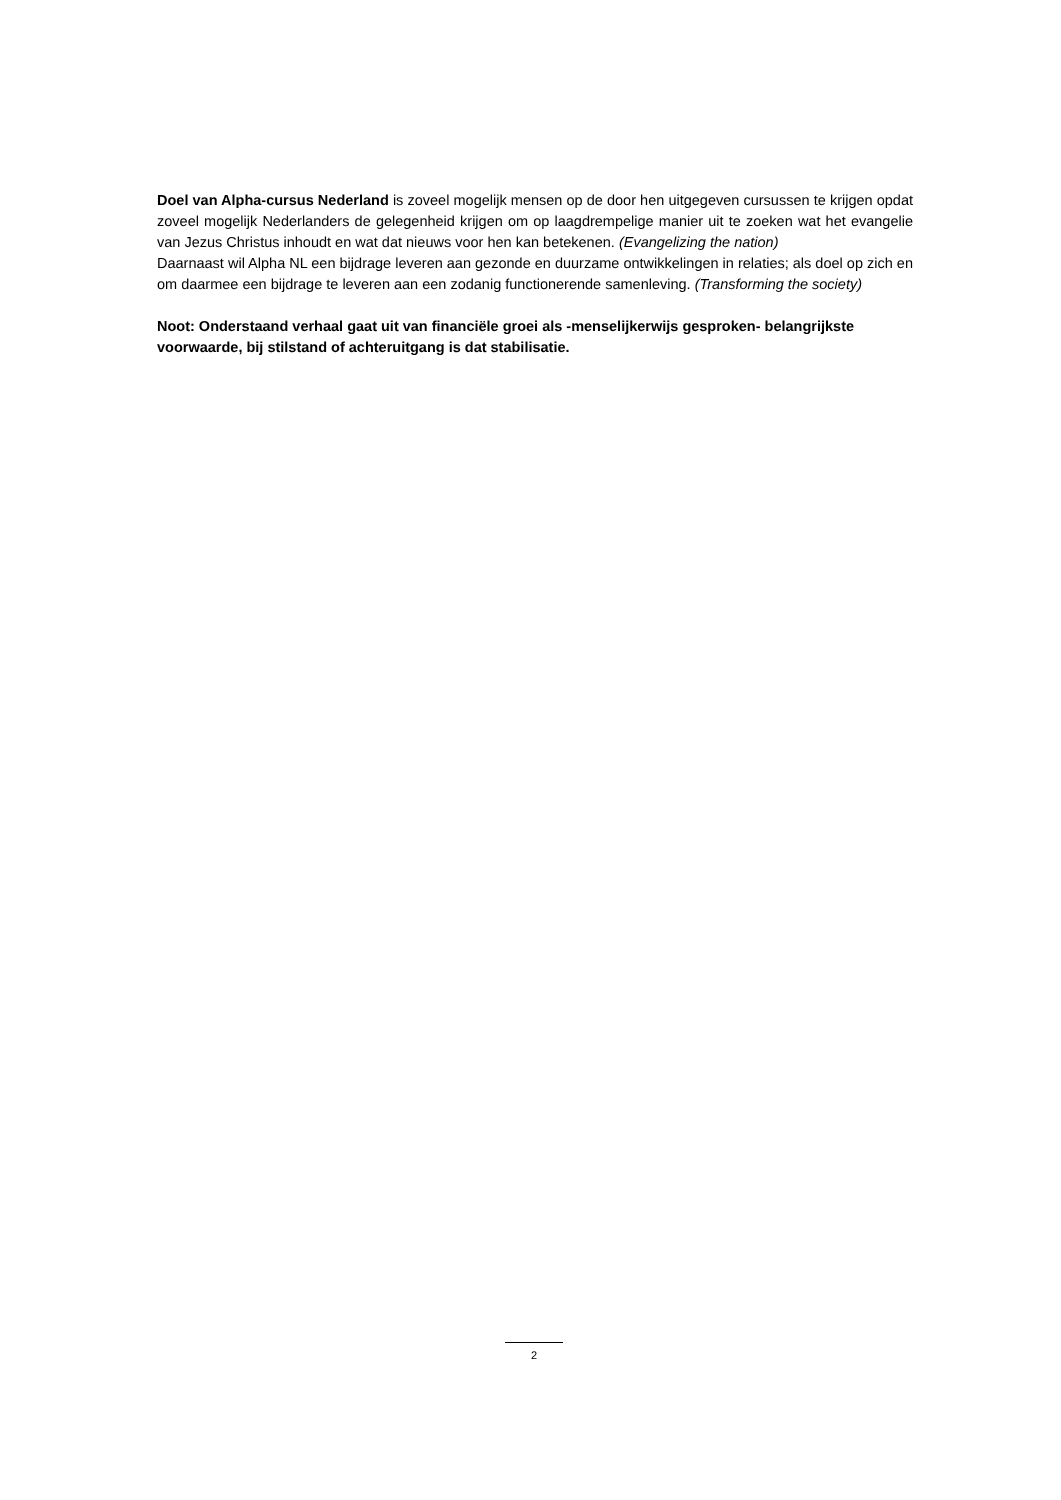Doel van Alpha-cursus Nederland is zoveel mogelijk mensen op de door hen uitgegeven cursussen te krijgen opdat zoveel mogelijk Nederlanders de gelegenheid krijgen om op laagdrempelige manier uit te zoeken wat het evangelie van Jezus Christus inhoudt en wat dat nieuws voor hen kan betekenen. (Evangelizing the nation)
Daarnaast wil Alpha NL een bijdrage leveren aan gezonde en duurzame ontwikkelingen in relaties; als doel op zich en om daarmee een bijdrage te leveren aan een zodanig functionerende samenleving. (Transforming the society)
Noot: Onderstaand verhaal gaat uit van financiële groei als -menselijkerwijs gesproken- belangrijkste voorwaarde, bij stilstand of achteruitgang is dat stabilisatie.
2